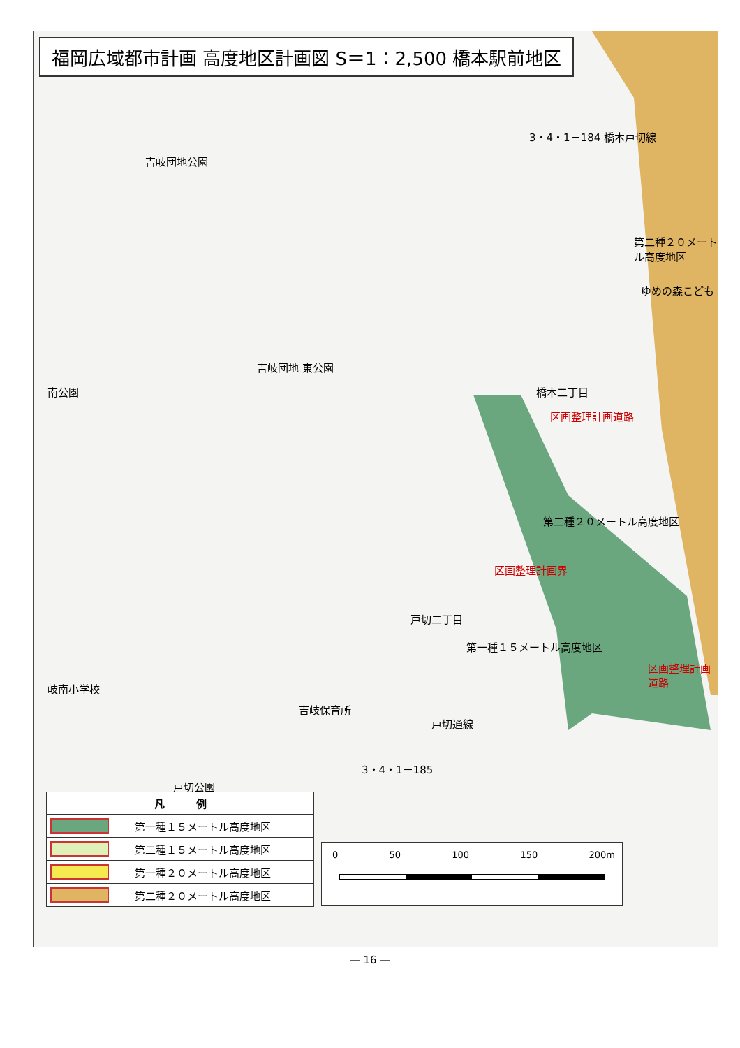福岡広域都市計画 高度地区計画図 S＝1：2,500 橋本駅前地区
吉岐団地公園
吉岐団地 東公園
橋本二丁目
第二種２０メートル高度地区
ゆめの森こども
区画整理計画道路
第二種２０メートル高度地区
区画整理計画界
戸切二丁目
第一種１５メートル高度地区
区画整理計画道路
南公園
岐南小学校
吉岐保育所
戸切通線
3・4・1－185
3・4・1－184 橋本戸切線
戸切公園
| 凡 例 | |
| --- | --- |
| | 第一種１５メートル高度地区 |
| | 第二種１５メートル高度地区 |
| | 第一種２０メートル高度地区 |
| | 第二種２０メートル高度地区 |
0 50 100 150 200m
— 16 —